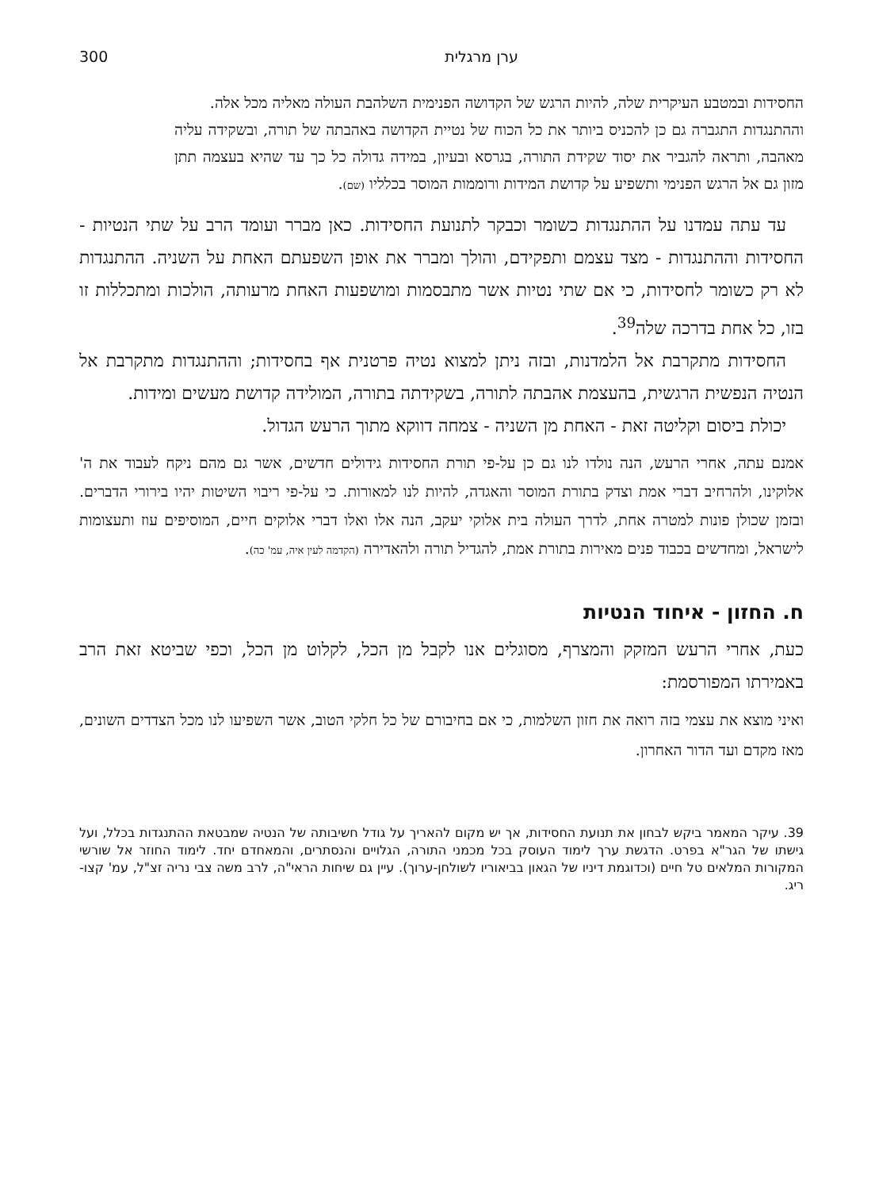ערן מרגלית 300
החסידות ובמטבע העיקרית שלה, להיות הרגש של הקדושה הפנימית השלהבת העולה מאליה מכל אלה.
וההתנגדות התגברה גם כן להכניס ביותר את כל הכוח של נטיית הקדושה באהבתה של תורה, ובשקידה עליה מאהבה, ותראה להגביר את יסוד שקידת התורה, בגרסא ובעיון, במידה גדולה כל כך עד שהיא בעצמה תתן מזון גם אל הרגש הפנימי ותשפיע על קדושת המידות ורוממות המוסר בכלליו (שם).
עד עתה עמדנו על ההתנגדות כשומר וכבקר לתנועת החסידות. כאן מברר ועומד הרב על שתי הנטיות - החסידות וההתנגדות - מצד עצמם ותפקידם, והולך ומברר את אופן השפעתם האחת על השניה. ההתנגדות לא רק כשומר לחסידות, כי אם שתי נטיות אשר מתבסמות ומושפעות האחת מרעותה, הולכות ומתכללות זו בזו, כל אחת בדרכה שלה<sup>39</sup>.
החסידות מתקרבת אל הלמדנות, ובזה ניתן למצוא נטיה פרטנית אף בחסידות; וההתנגדות מתקרבת אל הנטיה הנפשית הרגשית, בהעצמת אהבתה לתורה, בשקידתה בתורה, המולידה קדושת מעשים ומידות.
יכולת ביסום וקליטה זאת - האחת מן השניה - צמחה דווקא מתוך הרעש הגדול.
אמנם עתה, אחרי הרעש, הנה נולדו לנו גם כן על-פי תורת החסידות גידולים חדשים, אשר גם מהם ניקח לעבוד את ה' אלוקינו, ולהרחיב דברי אמת וצדק בתורת המוסר והאגדה, להיות לנו למאורות. כי על-פי ריבוי השיטות יהיו בירורי הדברים. ובזמן שכולן פונות למטרה אחת, לדרך העולה בית אלוקי יעקב, הנה אלו ואלו דברי אלוקים חיים, המוסיפים עוז ותעצומות לישראל, ומחדשים בכבוד פנים מאירות בתורת אמת, להגדיל תורה ולהאדירה (הקדמה לעין איה, עמ' כה).
ח. החזון - איחוד הנטיות
כעת, אחרי הרעש המזקק והמצרף, מסוגלים אנו לקבל מן הכל, לקלוט מן הכל, וכפי שביטא זאת הרב באמירתו המפורסמת:
ואיני מוצא את עצמי בזה רואה את חזון השלמות, כי אם בחיבורם של כל חלקי הטוב, אשר השפיעו לנו מכל הצדדים השונים, מאז מקדם ועד הדור האחרון.
39. עיקר המאמר ביקש לבחון את תנועת החסידות, אך יש מקום להאריך על גודל חשיבותה של הנטיה שמבטאת ההתנגדות בכלל, ועל גישתו של הגר"א בפרט. הדגשת ערך לימוד העוסק בכל מכמני התורה, הגלויים והנסתרים, והמאחדם יחד. לימוד החוזר אל שורשי המקורות המלאים טל חיים (וכדוגמת דיניו של הגאון בביאוריו לשולחן-ערוך). עיין גם שיחות הראי"ה, לרב משה צבי נריה זצ"ל, עמ' קצו-ריג.